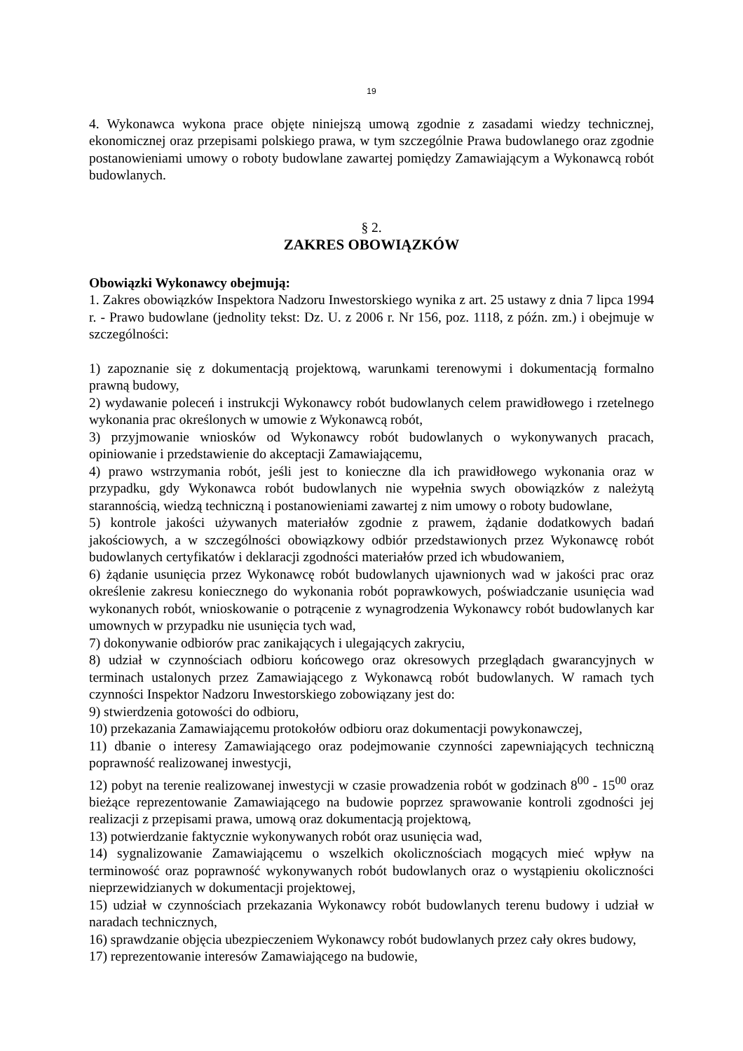19
4. Wykonawca wykona prace objęte niniejszą umową zgodnie z zasadami wiedzy technicznej, ekonomicznej oraz przepisami polskiego prawa, w tym szczególnie Prawa budowlanego oraz zgodnie postanowieniami umowy o roboty budowlane zawartej pomiędzy Zamawiającym a Wykonawcą robót budowlanych.
§ 2.
ZAKRES OBOWIĄZKÓW
Obowiązki Wykonawcy obejmują:
1. Zakres obowiązków Inspektora Nadzoru Inwestorskiego wynika z art. 25 ustawy z dnia 7 lipca 1994 r. - Prawo budowlane (jednolity tekst: Dz. U. z 2006 r. Nr 156, poz. 1118, z późn. zm.) i obejmuje w szczególności:
1) zapoznanie się z dokumentacją projektową, warunkami terenowymi i dokumentacją formalno prawną budowy,
2) wydawanie poleceń i instrukcji Wykonawcy robót budowlanych celem prawidłowego i rzetelnego wykonania prac określonych w umowie z Wykonawcą robót,
3) przyjmowanie wniosków od Wykonawcy robót budowlanych o wykonywanych pracach, opiniowanie i przedstawienie do akceptacji Zamawiającemu,
4) prawo wstrzymania robót, jeśli jest to konieczne dla ich prawidłowego wykonania oraz w przypadku, gdy Wykonawca robót budowlanych nie wypełnia swych obowiązków z należytą starannością, wiedzą techniczną i postanowieniami zawartej z nim umowy o roboty budowlane,
5) kontrole jakości używanych materiałów zgodnie z prawem, żądanie dodatkowych badań jakościowych, a w szczególności obowiązkowy odbiór przedstawionych przez Wykonawcę robót budowlanych certyfikatów i deklaracji zgodności materiałów przed ich wbudowaniem,
6) żądanie usunięcia przez Wykonawcę robót budowlanych ujawnionych wad w jakości prac oraz określenie zakresu koniecznego do wykonania robót poprawkowych, poświadczanie usunięcia wad wykonanych robót, wnioskowanie o potrącenie z wynagrodzenia Wykonawcy robót budowlanych kar umownych w przypadku nie usunięcia tych wad,
7) dokonywanie odbiorów prac zanikających i ulegających zakryciu,
8) udział w czynnościach odbioru końcowego oraz okresowych przeglądach gwarancyjnych w terminach ustalonych przez Zamawiającego z Wykonawcą robót budowlanych. W ramach tych czynności Inspektor Nadzoru Inwestorskiego zobowiązany jest do:
9) stwierdzenia gotowości do odbioru,
10) przekazania Zamawiającemu protokołów odbioru oraz dokumentacji powykonawczej,
11) dbanie o interesy Zamawiającego oraz podejmowanie czynności zapewniających techniczną poprawność realizowanej inwestycji,
12) pobyt na terenie realizowanej inwestycji w czasie prowadzenia robót w godzinach 8<sup>00</sup> - 15<sup>00</sup> oraz bieżące reprezentowanie Zamawiającego na budowie poprzez sprawowanie kontroli zgodności jej realizacji z przepisami prawa, umową oraz dokumentacją projektową,
13) potwierdzanie faktycznie wykonywanych robót oraz usunięcia wad,
14) sygnalizowanie Zamawiającemu o wszelkich okolicznościach mogących mieć wpływ na terminowość oraz poprawność wykonywanych robót budowlanych oraz o wystąpieniu okoliczności nieprzewidzianych w dokumentacji projektowej,
15) udział w czynnościach przekazania Wykonawcy robót budowlanych terenu budowy i udział w naradach technicznych,
16) sprawdzanie objęcia ubezpieczeniem Wykonawcy robót budowlanych przez cały okres budowy,
17) reprezentowanie interesów Zamawiającego na budowie,